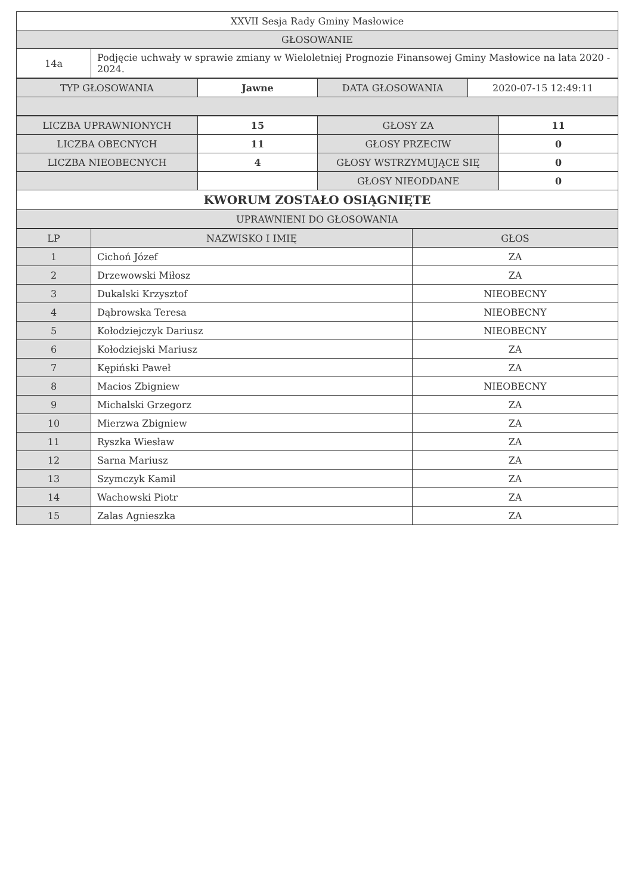| XXVII Sesja Rady Gminy Masłowice | |
| GŁOSOWANIE | |
| 14a | Podjęcie uchwały w sprawie zmiany w Wieloletniej Prognozie Finansowej Gminy Masłowice na lata 2020 - 2024. |
| TYP GŁOSOWANIA | Jawne | DATA GŁOSOWANIA | 2020-07-15 12:49:11 |
| LICZBA UPRAWNIONYCH | 15 | GŁOSY ZA | 11 |
| LICZBA OBECNYCH | 11 | GŁOSY PRZECIW | 0 |
| LICZBA NIEOBECNYCH | 4 | GŁOSY WSTRZYMUJĄCE SIĘ | 0 |
| | | GŁOSY NIEODDANE | 0 |
| KWORUM ZOSTAŁO OSIĄGNIĘTE | | | |
| UPRAWNIENI DO GŁOSOWANIA | | | |
| LP | NAZWISKO I IMIĘ | GŁOS |
| --- | --- | --- |
| 1 | Cichoń Józef | ZA |
| 2 | Drzewowski Miłosz | ZA |
| 3 | Dukalski Krzysztof | NIEOBECNY |
| 4 | Dąbrowska Teresa | NIEOBECNY |
| 5 | Kołodziejczyk Dariusz | NIEOBECNY |
| 6 | Kołodziejski Mariusz | ZA |
| 7 | Kępiński Paweł | ZA |
| 8 | Macios Zbigniew | NIEOBECNY |
| 9 | Michalski Grzegorz | ZA |
| 10 | Mierzwa Zbigniew | ZA |
| 11 | Ryszka Wiesław | ZA |
| 12 | Sarna Mariusz | ZA |
| 13 | Szymczyk Kamil | ZA |
| 14 | Wachowski Piotr | ZA |
| 15 | Zalas Agnieszka | ZA |